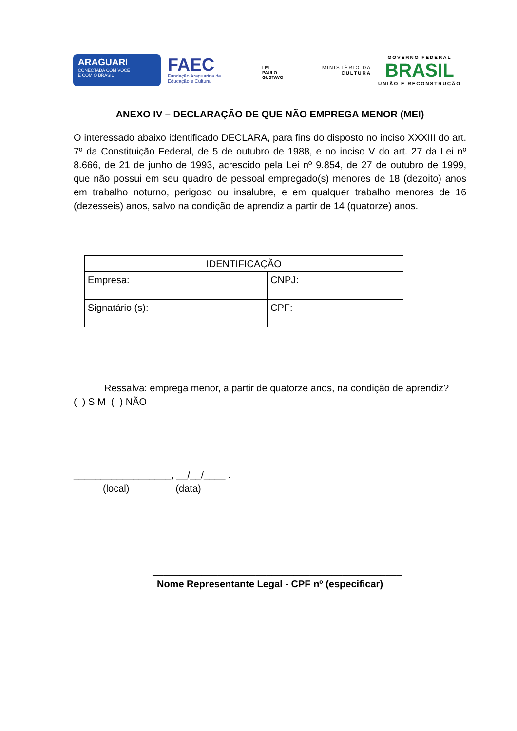ARAGUARI
CONECTADA COM VOCÊ
E COM O BRASIL
FAEC
Fundação Araguarina de
Educação e Cultura
LEI
PAULO
GUSTAVO
MINISTÉRIO DA
CULTURA
GOVERNO FEDERAL
BRASIL
UNIÃO E RECONSTRUÇÃO
ANEXO IV – DECLARAÇÃO DE QUE NÃO EMPREGA MENOR (MEI)
O interessado abaixo identificado DECLARA, para fins do disposto no inciso XXXIII do art. 7º da Constituição Federal, de 5 de outubro de 1988, e no inciso V do art. 27 da Lei nº 8.666, de 21 de junho de 1993, acrescido pela Lei nº 9.854, de 27 de outubro de 1999, que não possui em seu quadro de pessoal empregado(s) menores de 18 (dezoito) anos em trabalho noturno, perigoso ou insalubre, e em qualquer trabalho menores de 16 (dezesseis) anos, salvo na condição de aprendiz a partir de 14 (quatorze) anos.
| IDENTIFICAÇÃO | |
| --- | --- |
| Empresa: | CNPJ: |
| Signatário (s): | CPF: |
Ressalva: emprega menor, a partir de quatorze anos, na condição de aprendiz?
( ) SIM ( ) NÃO
__________________, __/__/____ .
(local) (data)
______________________________________________
Nome Representante Legal - CPF nº (especificar)